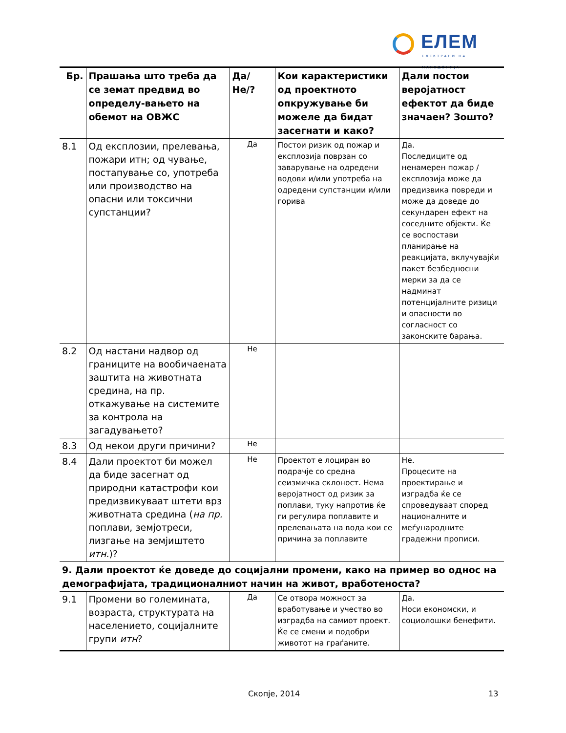ЕЛЕМ
ЕЛЕКТРАНИ НА МАКЕДОНИЈА
| Бр. | Прашања што треба да се земат предвид во определу-вањето на обемот на ОВЖС | Да/Не/? | Кои карактеристики од проектното опкружување би можеле да бидат засегнати и како? | Дали постои веројатност ефектот да биде значаен? Зошто? |
| --- | --- | --- | --- | --- |
| 8.1 | Од експлозии, прелевања, пожари итн; од чување, постапување со, употреба или производство на опасни или токсични супстанции? | Да | Постои ризик од пожар и експлозија поврзан со заварување на одредени водови и/или употреба на одредени супстанции и/или горива | Да. Последиците од ненамерен пожар / експлозија може да предизвика повреди и може да доведе до секундарен ефект на соседните објекти. Ќе се воспостави планирање на реакцијата, вклучувајќи пакет безбедносни мерки за да се надминат потенцијалните ризици и опасности во согласност со законските барања. |
| 8.2 | Од настани надвор од границите на вообичаената заштита на животната средина, на пр. откажување на системите за контрола на загадувањето? | Не | | |
| 8.3 | Од некои други причини? | Не | | |
| 8.4 | Дали проектот би можел да биде засегнат од природни катастрофи кои предизвикуваат штети врз животната средина ( на пр. поплави, земјотреси, лизгање на земјиштето итн. )? | Не | Проектот е лоциран во подрачје со средна сеизмичка склоност. Нема веројатност од ризик за поплави, туку напротив ќе ги регулира поплавите и прелевањата на вода кои се причина за поплавите | Не. Процесите на проектирање и изградба ќе се спроведуваат според националните и меѓународните градежни прописи. |
| 9. Дали проектот ќе доведе до социјални промени, како на пример во однос на демографијата, традиционалниот начин на живот, вработеноста? | | | | |
| 9.1 | Промени во големината, возраста, структурата на населението, социјалните групи итн ? | Да | Се отвора можност за вработување и учество во изградба на самиот проект. Ќе се смени и подобри животот на граѓаните. | Да. Носи економски, и социолошки бенефити. |
Скопје, 2014 13